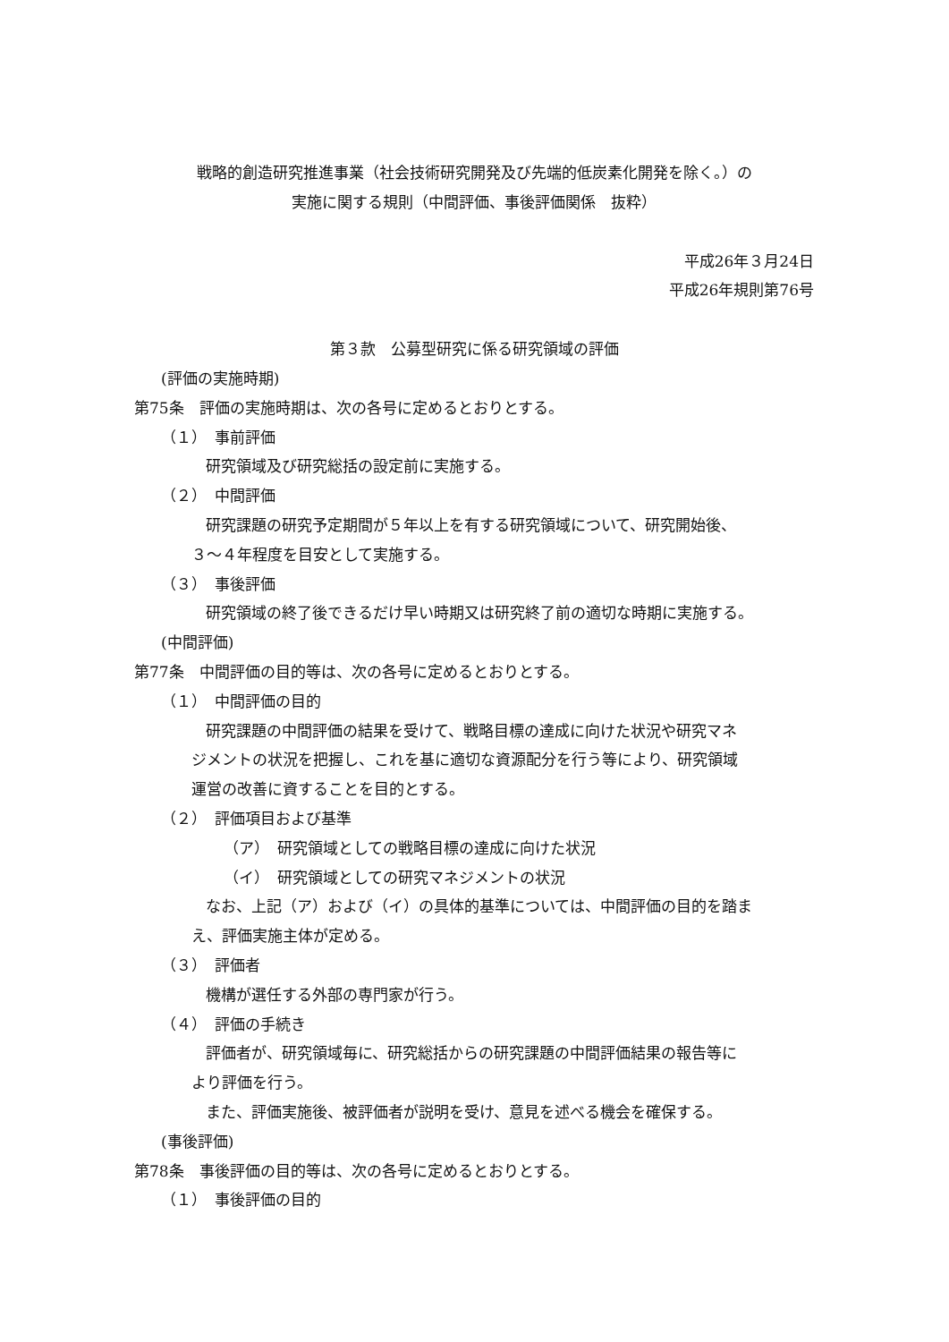戦略的創造研究推進事業（社会技術研究開発及び先端的低炭素化開発を除く。）の
実施に関する規則（中間評価、事後評価関係　抜粋）
平成26年３月24日
平成26年規則第76号
第３款　公募型研究に係る研究領域の評価
(評価の実施時期)
第75条　評価の実施時期は、次の各号に定めるとおりとする。
（１）　事前評価
研究領域及び研究総括の設定前に実施する。
（２）　中間評価
研究課題の研究予定期間が５年以上を有する研究領域について、研究開始後、
３～４年程度を目安として実施する。
（３）　事後評価
研究領域の終了後できるだけ早い時期又は研究終了前の適切な時期に実施する。
(中間評価)
第77条　中間評価の目的等は、次の各号に定めるとおりとする。
（１）　中間評価の目的
研究課題の中間評価の結果を受けて、戦略目標の達成に向けた状況や研究マネ
ジメントの状況を把握し、これを基に適切な資源配分を行う等により、研究領域
運営の改善に資することを目的とする。
（２）　評価項目および基準
（ア）　研究領域としての戦略目標の達成に向けた状況
（イ）　研究領域としての研究マネジメントの状況
なお、上記（ア）および（イ）の具体的基準については、中間評価の目的を踏ま
え、評価実施主体が定める。
（３）　評価者
機構が選任する外部の専門家が行う。
（４）　評価の手続き
評価者が、研究領域毎に、研究総括からの研究課題の中間評価結果の報告等に
より評価を行う。
また、評価実施後、被評価者が説明を受け、意見を述べる機会を確保する。
(事後評価)
第78条　事後評価の目的等は、次の各号に定めるとおりとする。
（１）　事後評価の目的